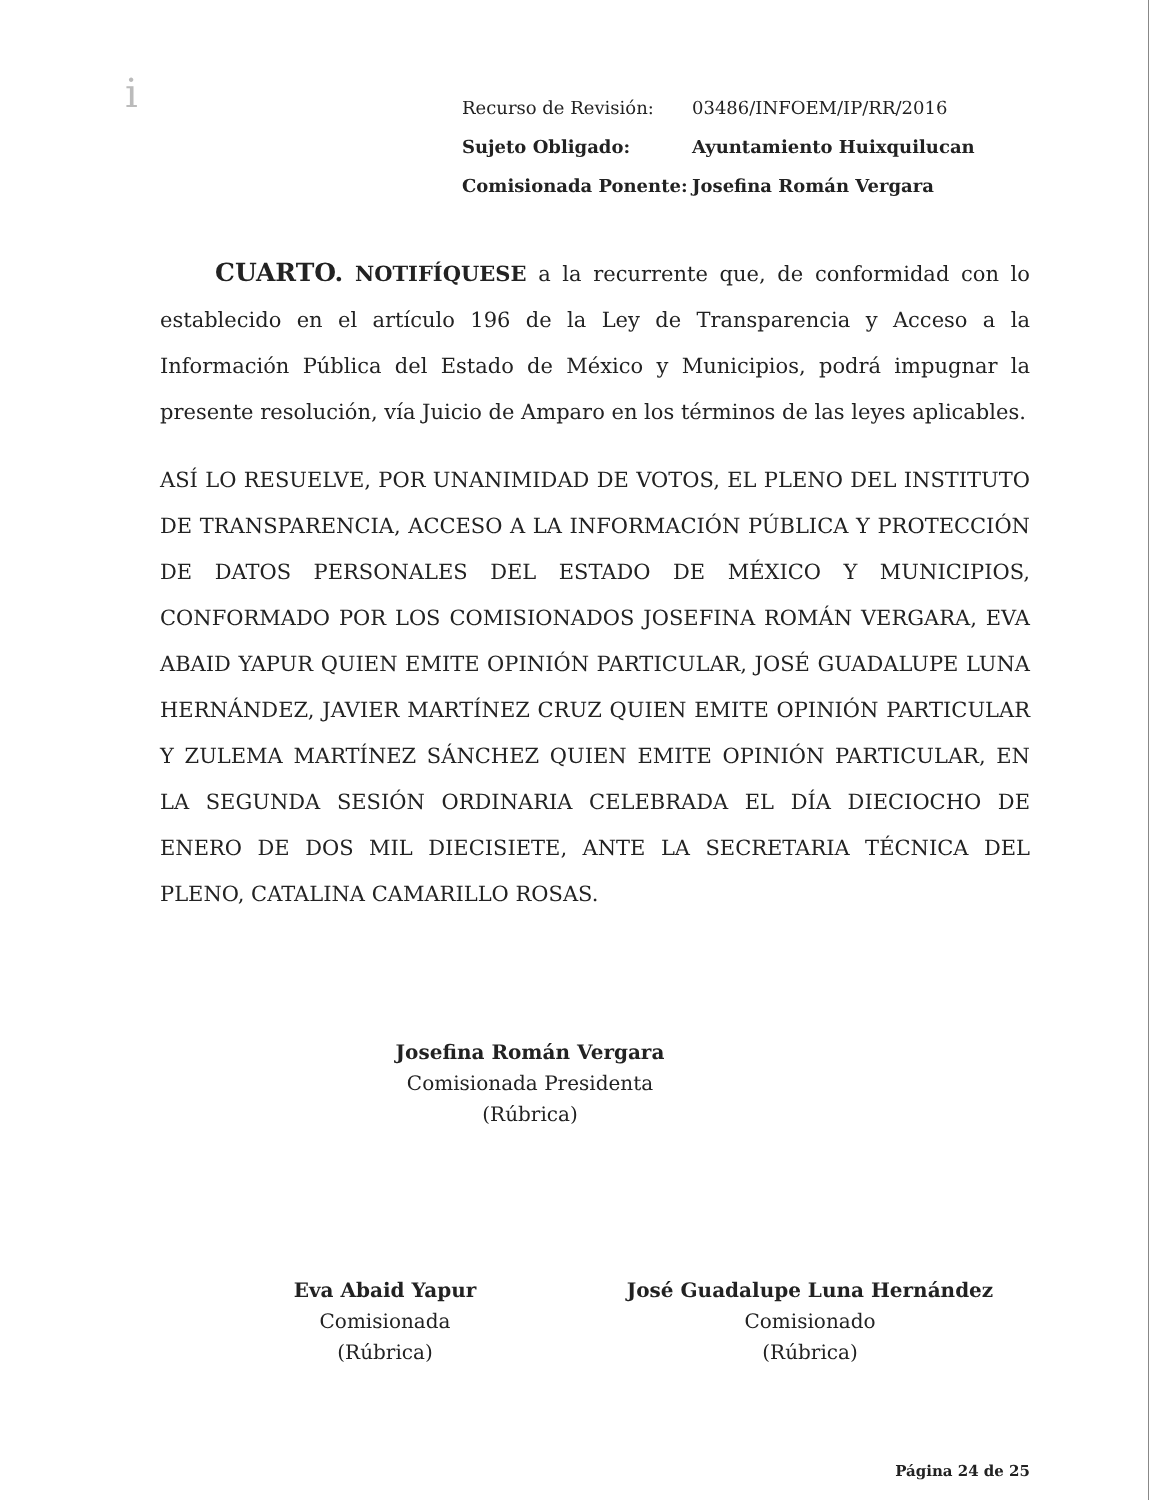i
| Recurso de Revisión: | 03486/INFOEM/IP/RR/2016 |
| Sujeto Obligado: | Ayuntamiento Huixquilucan |
| Comisionada Ponente: | Josefina Román Vergara |
CUARTO. NOTIFÍQUESE a la recurrente que, de conformidad con lo establecido en el artículo 196 de la Ley de Transparencia y Acceso a la Información Pública del Estado de México y Municipios, podrá impugnar la presente resolución, vía Juicio de Amparo en los términos de las leyes aplicables.
ASÍ LO RESUELVE, POR UNANIMIDAD DE VOTOS, EL PLENO DEL INSTITUTO DE TRANSPARENCIA, ACCESO A LA INFORMACIÓN PÚBLICA Y PROTECCIÓN DE DATOS PERSONALES DEL ESTADO DE MÉXICO Y MUNICIPIOS, CONFORMADO POR LOS COMISIONADOS JOSEFINA ROMÁN VERGARA, EVA ABAID YAPUR QUIEN EMITE OPINIÓN PARTICULAR, JOSÉ GUADALUPE LUNA HERNÁNDEZ, JAVIER MARTÍNEZ CRUZ QUIEN EMITE OPINIÓN PARTICULAR Y ZULEMA MARTÍNEZ SÁNCHEZ QUIEN EMITE OPINIÓN PARTICULAR, EN LA SEGUNDA SESIÓN ORDINARIA CELEBRADA EL DÍA DIECIOCHO DE ENERO DE DOS MIL DIECISIETE, ANTE LA SECRETARIA TÉCNICA DEL PLENO, CATALINA CAMARILLO ROSAS.
Josefina Román Vergara
Comisionada Presidenta
(Rúbrica)
Eva Abaid Yapur
Comisionada
(Rúbrica)
José Guadalupe Luna Hernández
Comisionado
(Rúbrica)
Página 24 de 25